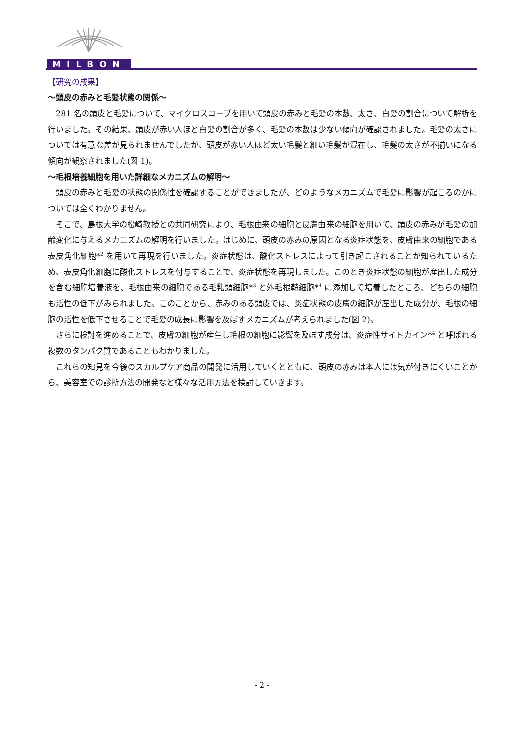MILBON
【研究の成果】
～頭皮の赤みと毛髪状態の関係～
281 名の頭皮と毛髪について、マイクロスコープを用いて頭皮の赤みと毛髪の本数、太さ、白髪の割合について解析を行いました。その結果、頭皮が赤い人ほど白髪の割合が多く、毛髪の本数は少ない傾向が確認されました。毛髪の太さについては有意な差が見られませんでしたが、頭皮が赤い人ほど太い毛髪と細い毛髪が混在し、毛髪の太さが不揃いになる傾向が観察されました(図 1)。
～毛根培養細胞を用いた詳細なメカニズムの解明～
頭皮の赤みと毛髪の状態の関係性を確認することができましたが、どのようなメカニズムで毛髪に影響が起こるのかについては全くわかりません。
そこで、島根大学の松崎教授との共同研究により、毛根由来の細胞と皮膚由来の細胞を用いて、頭皮の赤みが毛髪の加齢変化に与えるメカニズムの解明を行いました。はじめに、頭皮の赤みの原因となる炎症状態を、皮膚由来の細胞である表皮角化細胞*<sup>2</sup> を用いて再現を行いました。炎症状態は、酸化ストレスによって引き起こされることが知られているため、表皮角化細胞に酸化ストレスを付与することで、炎症状態を再現しました。このとき炎症状態の細胞が産出した成分を含む細胞培養液を、毛根由来の細胞である毛乳頭細胞*<sup>3</sup> と外毛根鞘細胞*<sup>4</sup> に添加して培養したところ、どちらの細胞も活性の低下がみられました。このことから、赤みのある頭皮では、炎症状態の皮膚の細胞が産出した成分が、毛根の細胞の活性を低下させることで毛髪の成長に影響を及ぼすメカニズムが考えられました(図 2)。
さらに検討を進めることで、皮膚の細胞が産生し毛根の細胞に影響を及ぼす成分は、炎症性サイトカイン*<sup>4</sup> と呼ばれる複数のタンパク質であることもわかりました。
これらの知見を今後のスカルプケア商品の開発に活用していくとともに、頭皮の赤みは本人には気が付きにくいことから、美容室での診断方法の開発など様々な活用方法を検討していきます。
- 2 -